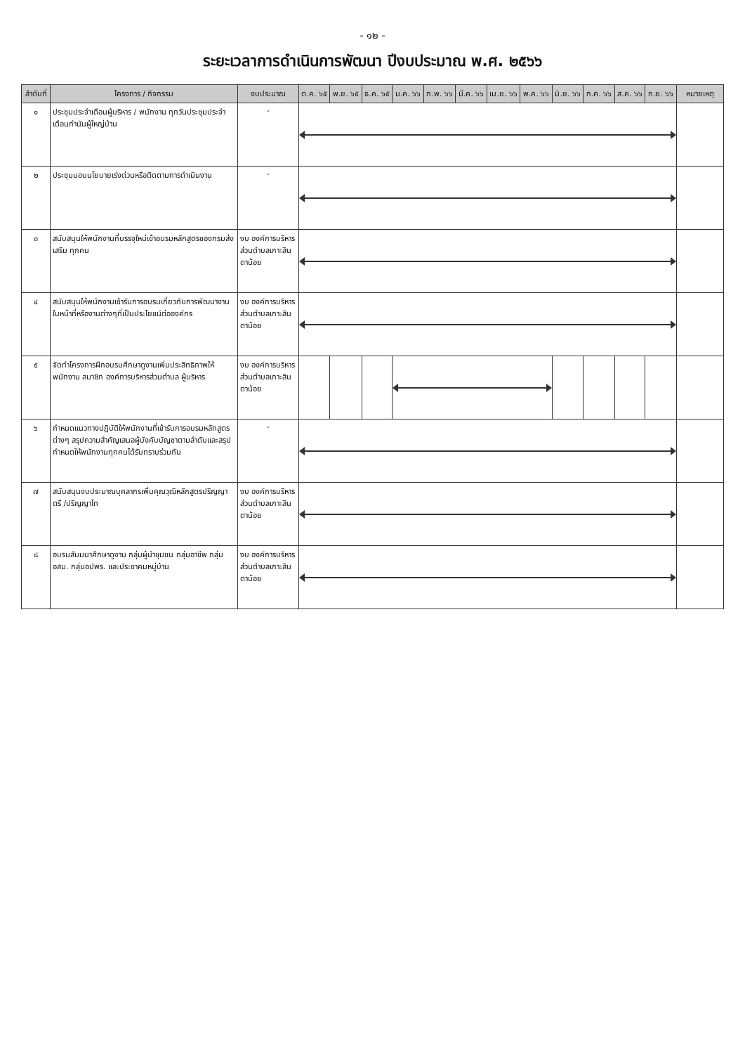- ๑๒ -
ระยะเวลาการดำเนินการพัฒนา ปีงบประมาณ พ.ศ. ๒๕๖๖
| ลำดับที่ | โครงการ / กิจกรรม | งบประมาณ | ต.ค. ๖๕ | พ.ย. ๖๕ | ธ.ค. ๖๕ | ม.ค. ๖๖ | ก.พ. ๖๖ | มี.ค. ๖๖ | เม.ย. ๖๖ | พ.ค. ๖๖ | มิ.ย. ๖๖ | ก.ค. ๖๖ | ส.ค. ๖๖ | ก.ย. ๖๖ | หมายเหตุ |
| --- | --- | --- | --- | --- | --- | --- | --- | --- | --- | --- | --- | --- | --- | --- | --- |
| ๑ | ประชุมประจำเดือนผู้บริหาร / พนักงาน ทุกวันประชุมประจำเดือนกำนันผู้ใหญ่บ้าน | - | | | | | | | | | | | | | |
| ๒ | ประชุมมอบนโยบายเร่งด่วนหรือติดตามการดำเนินงาน | - | | | | | | | | | | | | | |
| ๓ | สนับสนุนให้พนักงานที่บรรจุใหม่เข้าอบรมหลักสูตรของกรมส่งเสริม ทุกคน | งบ องค์การบริหารส่วนตำบลเกาะสินตาน้อย | | | | | | | | | | | | | |
| ๔ | สนับสนุนให้พนักงานเข้ารับการอบรมเกี่ยวกับการพัฒนางานในหน้าที่หรืองานต่างๆที่เป็นประโยชน์ต่อองค์กร | งบ องค์การบริหารส่วนตำบลเกาะสินตาน้อย | | | | | | | | | | | | | |
| ๕ | จัดทำโครงการฝึกอบรมศึกษาดูงานเพิ่มประสิทธิภาพให้พนักงาน สมาชิก องค์การบริหารส่วนตำบล ผู้บริหาร | งบ องค์การบริหารส่วนตำบลเกาะสินตาน้อย | | | | | | | | | | | | | |
| ๖ | กำหนดแนวทางปฏิบัติให้พนักงานที่เข้ารับการอบรมหลักสูตรต่างๆ สรุปความสำคัญเสนอผู้บังคับบัญชาตามลำดับและสรุปกำหนดให้พนักงานทุกคนได้รับทราบร่วมกัน | - | | | | | | | | | | | | | |
| ๗ | สนับสนุนงบประมาณบุคลากรเพิ่มคุณวุฒิหลักสูตรปริญญาตรี /ปริญญาโท | งบ องค์การบริหารส่วนตำบลเกาะสินตาน้อย | | | | | | | | | | | | | |
| ๘ | อบรมสัมมนาศึกษาดูงาน กลุ่มผู้นำชุมชน กลุ่มอาชีพ กลุ่ม อสม. กลุ่มอปพร. และประชาคมหมู่บ้าน | งบ องค์การบริหารส่วนตำบลเกาะสินตาน้อย | | | | | | | | | | | | | |